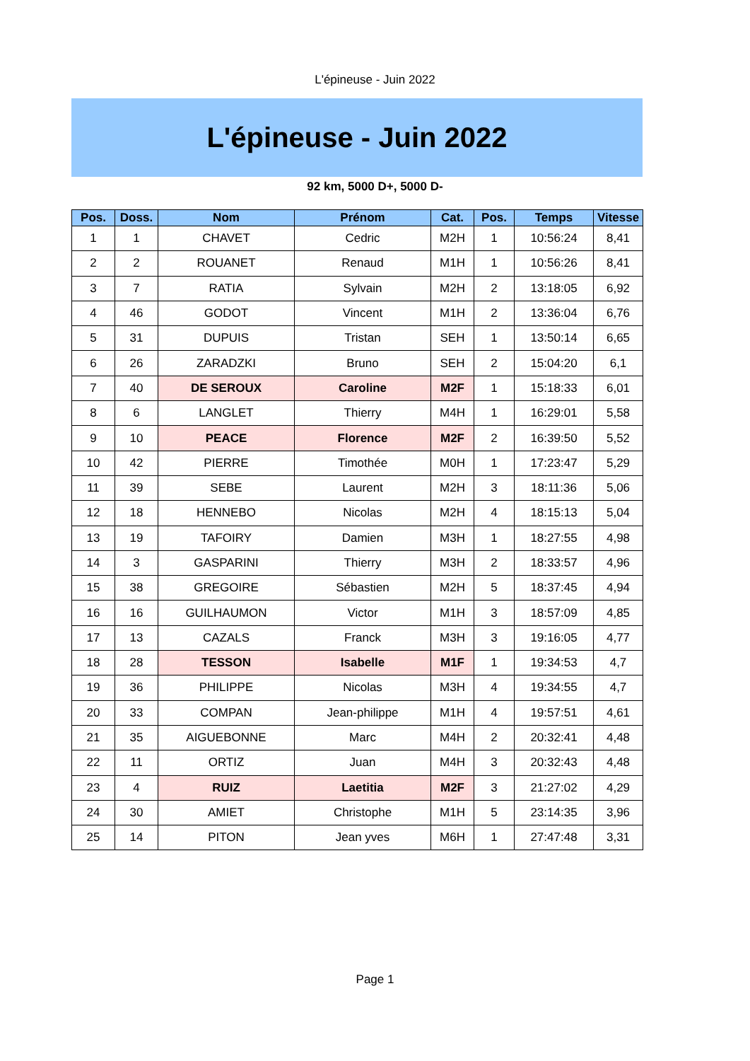L'épineuse - Juin 2022
L'épineuse - Juin 2022
92 km, 5000 D+, 5000 D-
| Pos. | Doss. | Nom | Prénom | Cat. | Pos. | Temps | Vitesse |
| --- | --- | --- | --- | --- | --- | --- | --- |
| 1 | 1 | CHAVET | Cedric | M2H | 1 | 10:56:24 | 8,41 |
| 2 | 2 | ROUANET | Renaud | M1H | 1 | 10:56:26 | 8,41 |
| 3 | 7 | RATIA | Sylvain | M2H | 2 | 13:18:05 | 6,92 |
| 4 | 46 | GODOT | Vincent | M1H | 2 | 13:36:04 | 6,76 |
| 5 | 31 | DUPUIS | Tristan | SEH | 1 | 13:50:14 | 6,65 |
| 6 | 26 | ZARADZKI | Bruno | SEH | 2 | 15:04:20 | 6,1 |
| 7 | 40 | DE SEROUX | Caroline | M2F | 1 | 15:18:33 | 6,01 |
| 8 | 6 | LANGLET | Thierry | M4H | 1 | 16:29:01 | 5,58 |
| 9 | 10 | PEACE | Florence | M2F | 2 | 16:39:50 | 5,52 |
| 10 | 42 | PIERRE | Timothée | M0H | 1 | 17:23:47 | 5,29 |
| 11 | 39 | SEBE | Laurent | M2H | 3 | 18:11:36 | 5,06 |
| 12 | 18 | HENNEBO | Nicolas | M2H | 4 | 18:15:13 | 5,04 |
| 13 | 19 | TAFOIRY | Damien | M3H | 1 | 18:27:55 | 4,98 |
| 14 | 3 | GASPARINI | Thierry | M3H | 2 | 18:33:57 | 4,96 |
| 15 | 38 | GREGOIRE | Sébastien | M2H | 5 | 18:37:45 | 4,94 |
| 16 | 16 | GUILHAUMON | Victor | M1H | 3 | 18:57:09 | 4,85 |
| 17 | 13 | CAZALS | Franck | M3H | 3 | 19:16:05 | 4,77 |
| 18 | 28 | TESSON | Isabelle | M1F | 1 | 19:34:53 | 4,7 |
| 19 | 36 | PHILIPPE | Nicolas | M3H | 4 | 19:34:55 | 4,7 |
| 20 | 33 | COMPAN | Jean-philippe | M1H | 4 | 19:57:51 | 4,61 |
| 21 | 35 | AIGUEBONNE | Marc | M4H | 2 | 20:32:41 | 4,48 |
| 22 | 11 | ORTIZ | Juan | M4H | 3 | 20:32:43 | 4,48 |
| 23 | 4 | RUIZ | Laetitia | M2F | 3 | 21:27:02 | 4,29 |
| 24 | 30 | AMIET | Christophe | M1H | 5 | 23:14:35 | 3,96 |
| 25 | 14 | PITON | Jean yves | M6H | 1 | 27:47:48 | 3,31 |
Page 1